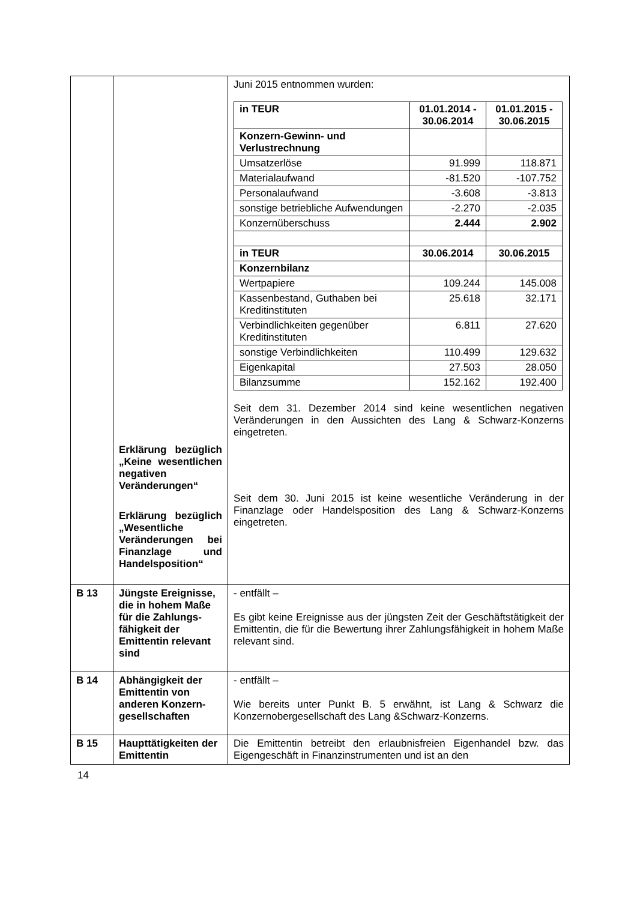| | Erklärung bezüglich „Keine wesentlichen negativen Veränderungen“ Erklärung bezüglich „Wesentliche Veränderungen bei Finanzlage und Handelsposition“ | Juni 2015 entnommen wurden: / in TEUR / 01.01.2014 - 30.06.2014 / 01.01.2015 - 30.06.2015 / / --- / --- / --- / / Konzern-Gewinn- und Verlustrechnung / / / / Umsatzerlöse / 91.999 / 118.871 / / Materialaufwand / -81.520 / -107.752 / / Personalaufwand / -3.608 / -3.813 / / sonstige betriebliche Aufwendungen / -2.270 / -2.035 / / Konzernüberschuss / 2.444 / 2.902 / / in TEUR / 30.06.2014 / 30.06.2015 / / Konzernbilanz / / / / Wertpapiere / 109.244 / 145.008 / / Kassenbestand, Guthaben bei Kreditinstituten / 25.618 / 32.171 / / Verbindlichkeiten gegenüber Kreditinstituten / 6.811 / 27.620 / / sonstige Verbindlichkeiten / 110.499 / 129.632 / / Eigenkapital / 27.503 / 28.050 / / Bilanzsumme / 152.162 / 192.400 / Seit dem 31. Dezember 2014 sind keine wesentlichen negativen Veränderungen in den Aussichten des Lang & Schwarz-Konzerns eingetreten. Seit dem 30. Juni 2015 ist keine wesentliche Veränderung in der Finanzlage oder Handelsposition des Lang & Schwarz-Konzerns eingetreten. |
| B 13 | Jüngste Ereignisse, die in hohem Maße für die Zahlungs-fähigkeit der Emittentin relevant sind | - entfällt – Es gibt keine Ereignisse aus der jüngsten Zeit der Geschäftstätigkeit der Emittentin, die für die Bewertung ihrer Zahlungsfähigkeit in hohem Maße relevant sind. |
| B 14 | Abhängigkeit der Emittentin von anderen Konzern-gesellschaften | - entfällt – Wie bereits unter Punkt B. 5 erwähnt, ist Lang & Schwarz die Konzernobergesellschaft des Lang &Schwarz-Konzerns. |
| B 15 | Haupttätigkeiten der Emittentin | Die Emittentin betreibt den erlaubnisfreien Eigenhandel bzw. das Eigengeschäft in Finanzinstrumenten und ist an den |
14